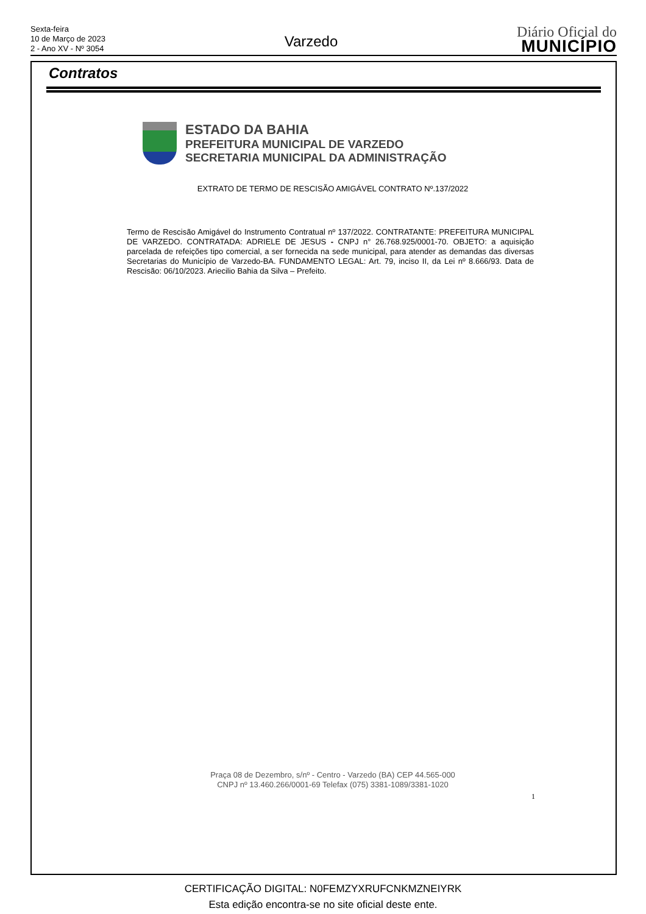Sexta-feira
10 de Março de 2023
2 - Ano XV - Nº 3054
Varzedo
Diário Oficial do
MUNICÍPIO
Contratos
ESTADO DA BAHIA
PREFEITURA MUNICIPAL DE VARZEDO
SECRETARIA MUNICIPAL DA ADMINISTRAÇÃO
EXTRATO DE TERMO DE RESCISÃO AMIGÁVEL CONTRATO Nº.137/2022
Termo de Rescisão Amigável do Instrumento Contratual nº 137/2022. CONTRATANTE: PREFEITURA MUNICIPAL DE VARZEDO. CONTRATADA: ADRIELE DE JESUS - CNPJ n° 26.768.925/0001-70. OBJETO: a aquisição parcelada de refeições tipo comercial, a ser fornecida na sede municipal, para atender as demandas das diversas Secretarias do Município de Varzedo-BA. FUNDAMENTO LEGAL: Art. 79, inciso II, da Lei nº 8.666/93. Data de Rescisão: 06/10/2023. Ariecilio Bahia da Silva – Prefeito.
Praça 08 de Dezembro, s/nº - Centro - Varzedo (BA) CEP 44.565-000
CNPJ nº 13.460.266/0001-69 Telefax (075) 3381-1089/3381-1020
1
CERTIFICAÇÃO DIGITAL: N0FEMZYXRUFCNKMZNEIYRK
Esta edição encontra-se no site oficial deste ente.